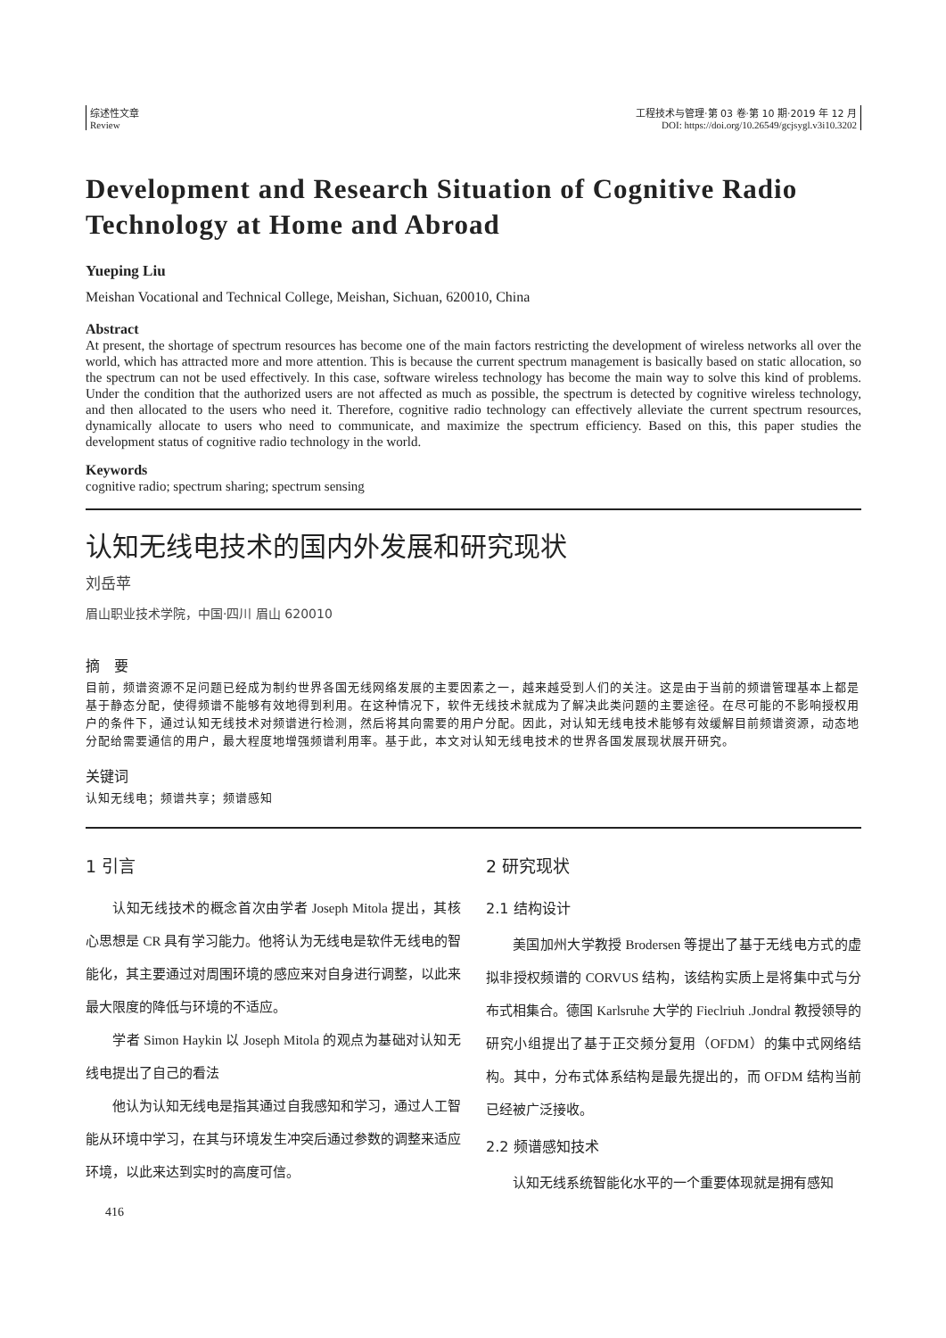综述性文章
Review
工程技术与管理·第 03 卷·第 10 期·2019 年 12 月
DOI: https://doi.org/10.26549/gcjsygl.v3i10.3202
Development and Research Situation of Cognitive Radio Technology at Home and Abroad
Yueping Liu
Meishan Vocational and Technical College, Meishan, Sichuan, 620010, China
Abstract
At present, the shortage of spectrum resources has become one of the main factors restricting the development of wireless networks all over the world, which has attracted more and more attention. This is because the current spectrum management is basically based on static allocation, so the spectrum can not be used effectively. In this case, software wireless technology has become the main way to solve this kind of problems. Under the condition that the authorized users are not affected as much as possible, the spectrum is detected by cognitive wireless technology, and then allocated to the users who need it. Therefore, cognitive radio technology can effectively alleviate the current spectrum resources, dynamically allocate to users who need to communicate, and maximize the spectrum efficiency. Based on this, this paper studies the development status of cognitive radio technology in the world.
Keywords
cognitive radio; spectrum sharing; spectrum sensing
认知无线电技术的国内外发展和研究现状
刘岳苹
眉山职业技术学院，中国·四川 眉山 620010
摘　要
目前，频谱资源不足问题已经成为制约世界各国无线网络发展的主要因素之一，越来越受到人们的关注。这是由于当前的频谱管理基本上都是基于静态分配，使得频谱不能够有效地得到利用。在这种情况下，软件无线技术就成为了解决此类问题的主要途径。在尽可能的不影响授权用户的条件下，通过认知无线技术对频谱进行检测，然后将其向需要的用户分配。因此，对认知无线电技术能够有效缓解目前频谱资源，动态地分配给需要通信的用户，最大程度地增强频谱利用率。基于此，本文对认知无线电技术的世界各国发展现状展开研究。
关键词
认知无线电；频谱共享；频谱感知
1 引言
认知无线技术的概念首次由学者 Joseph Mitola 提出，其核心思想是 CR 具有学习能力。他将认为无线电是软件无线电的智能化，其主要通过对周围环境的感应来对自身进行调整，以此来最大限度的降低与环境的不适应。
学者 Simon Haykin 以 Joseph Mitola 的观点为基础对认知无线电提出了自己的看法
他认为认知无线电是指其通过自我感知和学习，通过人工智能从环境中学习，在其与环境发生冲突后通过参数的调整来适应环境，以此来达到实时的高度可信。
2 研究现状
2.1 结构设计
美国加州大学教授 Brodersen 等提出了基于无线电方式的虚拟非授权频谱的 CORVUS 结构，该结构实质上是将集中式与分布式相集合。德国 Karlsruhe 大学的 Fieclriuh .Jondral 教授领导的研究小组提出了基于正交频分复用（OFDM）的集中式网络结构。其中，分布式体系结构是最先提出的，而 OFDM 结构当前已经被广泛接收。
2.2 频谱感知技术
认知无线系统智能化水平的一个重要体现就是拥有感知
416